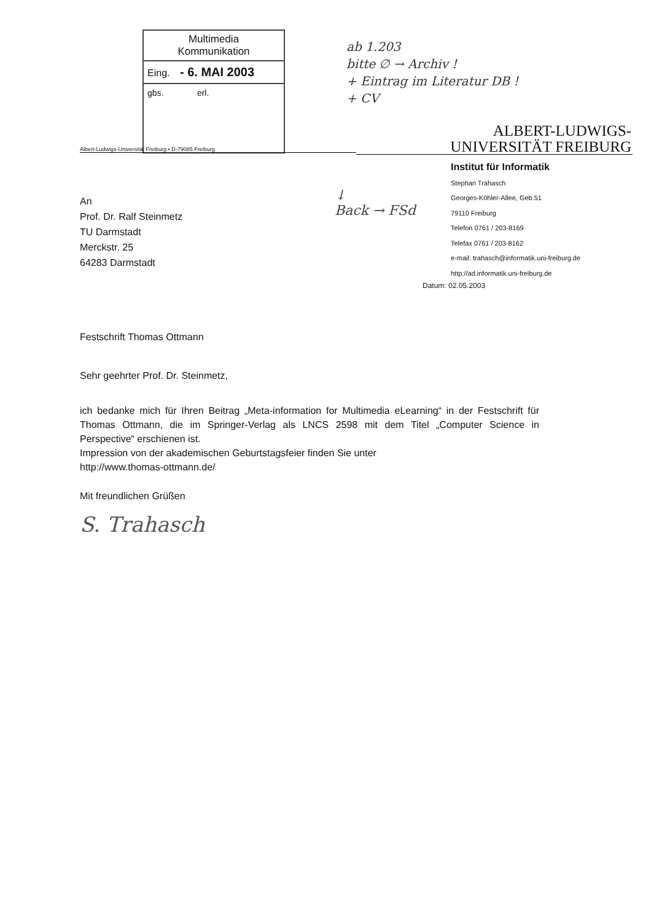Multimedia
Kommunikation
Eing. - 6. MAI 2003
gbs. erl.
ab 1.203
bitte ∅ → Archiv !
+ Eintrag im Literatur DB !
+ CV
ALBERT-LUDWIGS-
UNIVERSITÄT FREIBURG
Albert-Ludwigs-Universität Freiburg • D-79085 Freiburg
↓
Back → FSd
Institut für Informatik
Stephan Trahasch
Georges-Köhler-Allee, Geb.51
79110 Freiburg
Telefon 0761 / 203-8169
Telefax 0761 / 203-8162
e-mail: trahasch@informatik.uni-freiburg.de
http://ad.informatik.uni-freiburg.de
Datum: 02.05.2003
An
Prof. Dr. Ralf Steinmetz
TU Darmstadt
Merckstr. 25
64283 Darmstadt
Festschrift Thomas Ottmann
Sehr geehrter Prof. Dr. Steinmetz,
ich bedanke mich für Ihren Beitrag „Meta-information for Multimedia eLearning“ in der Festschrift für Thomas Ottmann, die im Springer-Verlag als LNCS 2598 mit dem Titel „Computer Science in Perspective“ erschienen ist.
Impression von der akademischen Geburtstagsfeier finden Sie unter
http://www.thomas-ottmann.de/
Mit freundlichen Grüßen
S. Trahasch